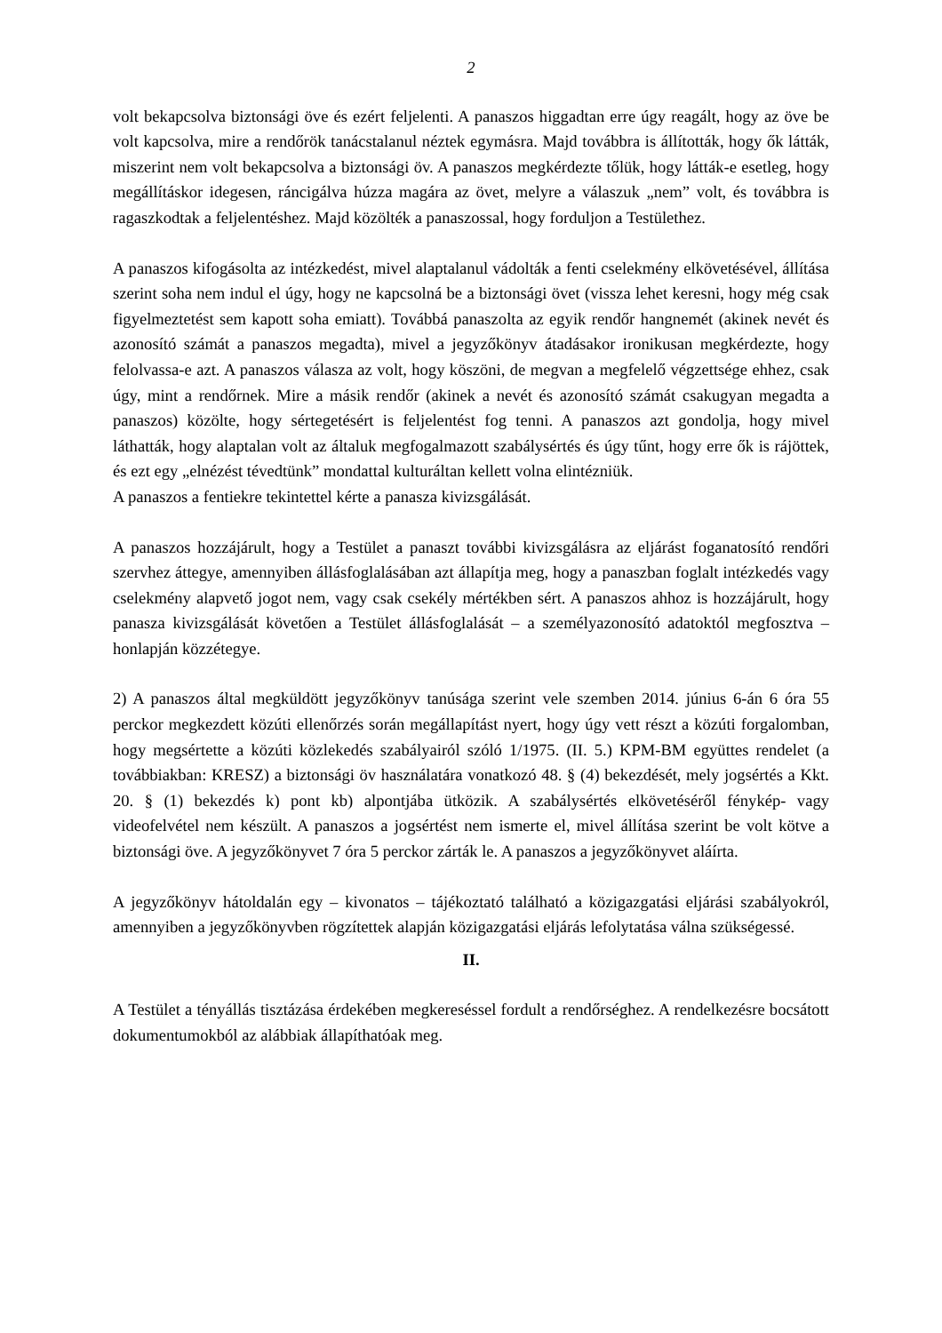2
volt bekapcsolva biztonsági öve és ezért feljelenti. A panaszos higgadtan erre úgy reagált, hogy az öve be volt kapcsolva, mire a rendőrök tanácstalanul néztek egymásra. Majd továbbra is állították, hogy ők látták, miszerint nem volt bekapcsolva a biztonsági öv. A panaszos megkérdezte tőlük, hogy látták-e esetleg, hogy megállításkor idegesen, ráncigálva húzza magára az övet, melyre a válaszuk „nem” volt, és továbbra is ragaszkodtak a feljelentéshez. Majd közölték a panaszossal, hogy forduljon a Testülethez.
A panaszos kifogásolta az intézkedést, mivel alaptalanul vádolták a fenti cselekmény elkövetésével, állítása szerint soha nem indul el úgy, hogy ne kapcsolná be a biztonsági övet (vissza lehet keresni, hogy még csak figyelmeztetést sem kapott soha emiatt). Továbbá panaszolta az egyik rendőr hangnemét (akinek nevét és azonosító számát a panaszos megadta), mivel a jegyzőkönyv átadásakor ironikusan megkérdezte, hogy felolvassa-e azt. A panaszos válasza az volt, hogy köszöni, de megvan a megfelelő végzettsége ehhez, csak úgy, mint a rendőrnek. Mire a másik rendőr (akinek a nevét és azonosító számát csakugyan megadta a panaszos) közölte, hogy sértegetésért is feljelentést fog tenni. A panaszos azt gondolja, hogy mivel láthatták, hogy alaptalan volt az általuk megfogalmazott szabálysértés és úgy tűnt, hogy erre ők is rájöttek, és ezt egy „elnézést tévedtünk” mondattal kulturáltan kellett volna elintézniük.
A panaszos a fentiekre tekintettel kérte a panasza kivizsgálását.
A panaszos hozzájárult, hogy a Testület a panaszt további kivizsgálásra az eljárást foganatosító rendőri szervhez áttegye, amennyiben állásfoglalásában azt állapítja meg, hogy a panaszban foglalt intézkedés vagy cselekmény alapvető jogot nem, vagy csak csekély mértékben sért. A panaszos ahhoz is hozzájárult, hogy panasza kivizsgálását követően a Testület állásfoglalását – a személyazonosító adatoktól megfosztva – honlapján közzétegye.
2) A panaszos által megküldött jegyzőkönyv tanúsága szerint vele szemben 2014. június 6-án 6 óra 55 perckor megkezdett közúti ellenőrzés során megállapítást nyert, hogy úgy vett részt a közúti forgalomban, hogy megsértette a közúti közlekedés szabályairól szóló 1/1975. (II. 5.) KPM-BM együttes rendelet (a továbbiakban: KRESZ) a biztonsági öv használatára vonatkozó 48. § (4) bekezdését, mely jogsértés a Kkt. 20. § (1) bekezdés k) pont kb) alpontjába ütközik. A szabálysértés elkövetéséről fénykép- vagy videofelvétel nem készült. A panaszos a jogsértést nem ismerte el, mivel állítása szerint be volt kötve a biztonsági öve. A jegyzőkönyvet 7 óra 5 perckor zárták le. A panaszos a jegyzőkönyvet aláírta.
A jegyzőkönyv hátoldalán egy – kivonatos – tájékoztató található a közigazgatási eljárási szabályokról, amennyiben a jegyzőkönyvben rögzítettek alapján közigazgatási eljárás lefolytatása válna szükségessé.
II.
A Testület a tényállás tisztázása érdekében megkereséssel fordult a rendőrséghez. A rendelkezésre bocsátott dokumentumokból az alábbiak állapíthatóak meg.